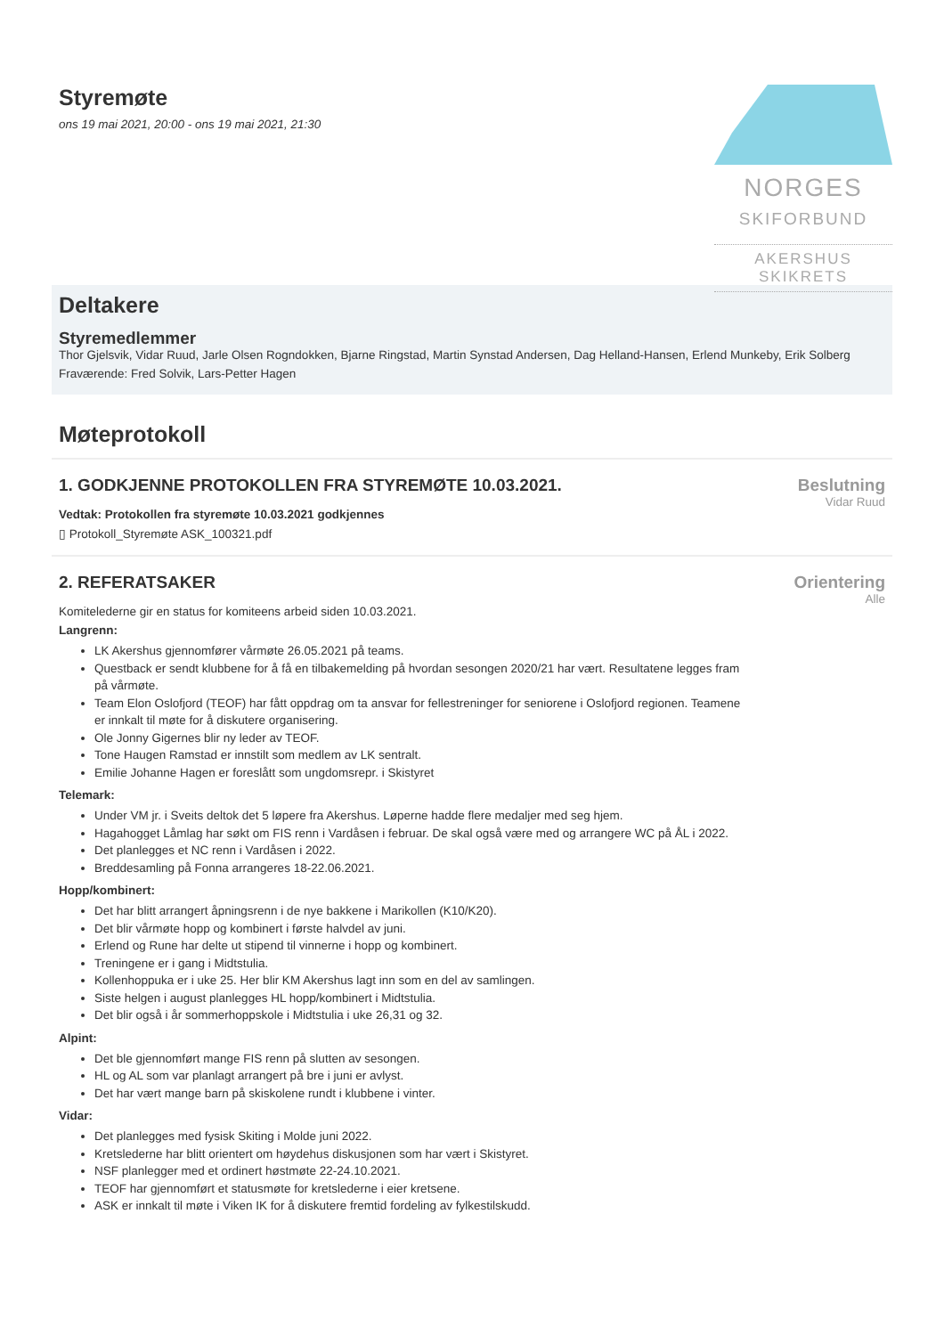Styremøte
ons 19 mai 2021, 20:00 - ons 19 mai 2021, 21:30
NORGES
SKIFORBUND
AKERSHUS
SKIKRETS
Deltakere
Styremedlemmer
Thor Gjelsvik, Vidar Ruud, Jarle Olsen Rogndokken, Bjarne Ringstad, Martin Synstad Andersen, Dag Helland-Hansen, Erlend Munkeby, Erik Solberg
Fraværende: Fred Solvik, Lars-Petter Hagen
Møteprotokoll
1. GODKJENNE PROTOKOLLEN FRA STYREMØTE 10.03.2021.
Vedtak: Protokollen fra styremøte 10.03.2021 godkjennes
▯ Protokoll_Styremøte ASK_100321.pdf
Beslutning
Vidar Ruud
2. REFERATSAKER
Komitelederne gir en status for komiteens arbeid siden 10.03.2021.
Langrenn:
LK Akershus gjennomfører vårmøte 26.05.2021 på teams.
Questback er sendt klubbene for å få en tilbakemelding på hvordan sesongen 2020/21 har vært. Resultatene legges fram på vårmøte.
Team Elon Oslofjord (TEOF) har fått oppdrag om ta ansvar for fellestreninger for seniorene i Oslofjord regionen. Teamene er innkalt til møte for å diskutere organisering.
Ole Jonny Gigernes blir ny leder av TEOF.
Tone Haugen Ramstad er innstilt som medlem av LK sentralt.
Emilie Johanne Hagen er foreslått som ungdomsrepr. i Skistyret
Telemark:
Under VM jr. i Sveits deltok det 5 løpere fra Akershus. Løperne hadde flere medaljer med seg hjem.
Hagahogget Låmlag har søkt om FIS renn i Vardåsen i februar. De skal også være med og arrangere WC på ÅL i 2022.
Det planlegges et NC renn i Vardåsen i 2022.
Breddesamling på Fonna arrangeres 18-22.06.2021.
Hopp/kombinert:
Det har blitt arrangert åpningsrenn i de nye bakkene i Marikollen (K10/K20).
Det blir vårmøte hopp og kombinert i første halvdel av juni.
Erlend og Rune har delte ut stipend til vinnerne i hopp og kombinert.
Treningene er i gang i Midtstulia.
Kollenhoppuka er i uke 25. Her blir KM Akershus lagt inn som en del av samlingen.
Siste helgen i august planlegges HL hopp/kombinert i Midtstulia.
Det blir også i år sommerhoppskole i Midtstulia i uke 26,31 og 32.
Alpint:
Det ble gjennomført mange FIS renn på slutten av sesongen.
HL og AL som var planlagt arrangert på bre i juni er avlyst.
Det har vært mange barn på skiskolene rundt i klubbene i vinter.
Vidar:
Det planlegges med fysisk Skiting i Molde juni 2022.
Kretslederne har blitt orientert om høydehus diskusjonen som har vært i Skistyret.
NSF planlegger med et ordinert høstmøte 22-24.10.2021.
TEOF har gjennomført et statusmøte for kretslederne i eier kretsene.
ASK er innkalt til møte i Viken IK for å diskutere fremtid fordeling av fylkestilskudd.
Orientering
Alle